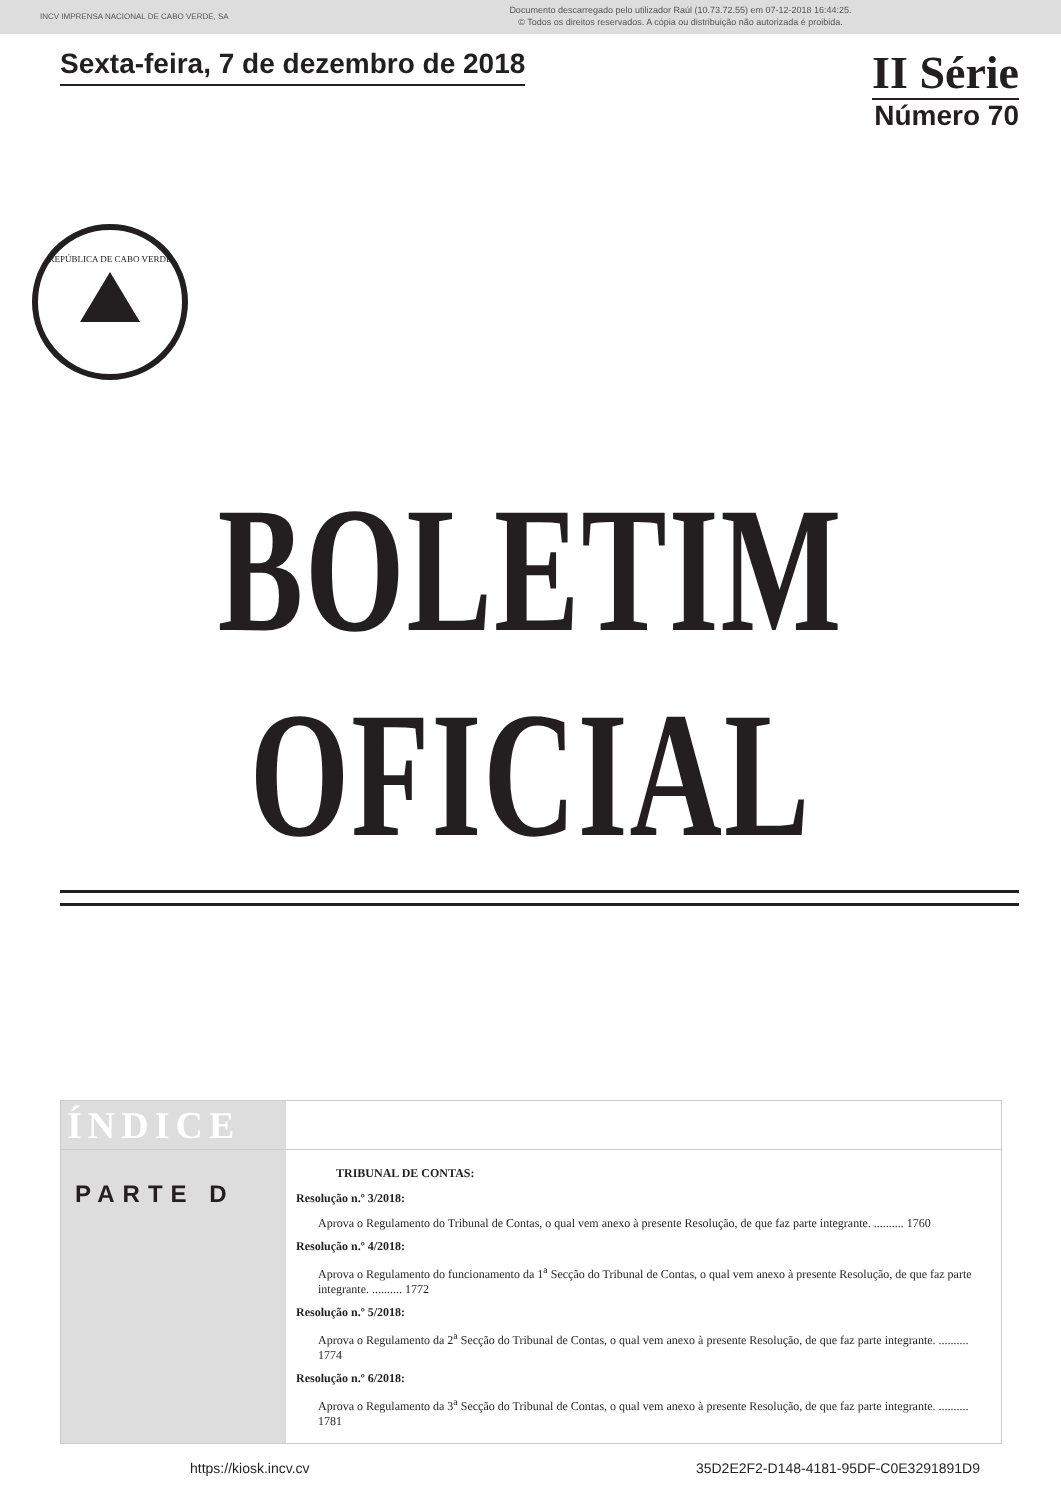INCV IMPRENSA NACIONAL DE CABO VERDE, SA
Documento descarregado pelo utilizador Raúl (10.73.72.55) em 07-12-2018 16:44:25.
© Todos os direitos reservados. A cópia ou distribuição não autorizada é proibida.
Sexta-feira, 7 de dezembro de 2018
II Série
Número 70
REPÚBLICA DE CABO VERDE
BOLETIM OFICIAL
ÍNDICE
PARTE D
TRIBUNAL DE CONTAS:
Resolução n.º 3/2018:
Aprova o Regulamento do Tribunal de Contas, o qual vem anexo à presente Resolução, de que faz parte integrante. .......... 1760
Resolução n.º 4/2018:
Aprova o Regulamento do funcionamento da 1<sup>a</sup> Secção do Tribunal de Contas, o qual vem anexo à presente Resolução, de que faz parte integrante. .......... 1772
Resolução n.º 5/2018:
Aprova o Regulamento da 2<sup>a</sup> Secção do Tribunal de Contas, o qual vem anexo à presente Resolução, de que faz parte integrante. .......... 1774
Resolução n.º 6/2018:
Aprova o Regulamento da 3<sup>a</sup> Secção do Tribunal de Contas, o qual vem anexo à presente Resolução, de que faz parte integrante. .......... 1781
https://kiosk.incv.cv 35D2E2F2-D148-4181-95DF-C0E3291891D9